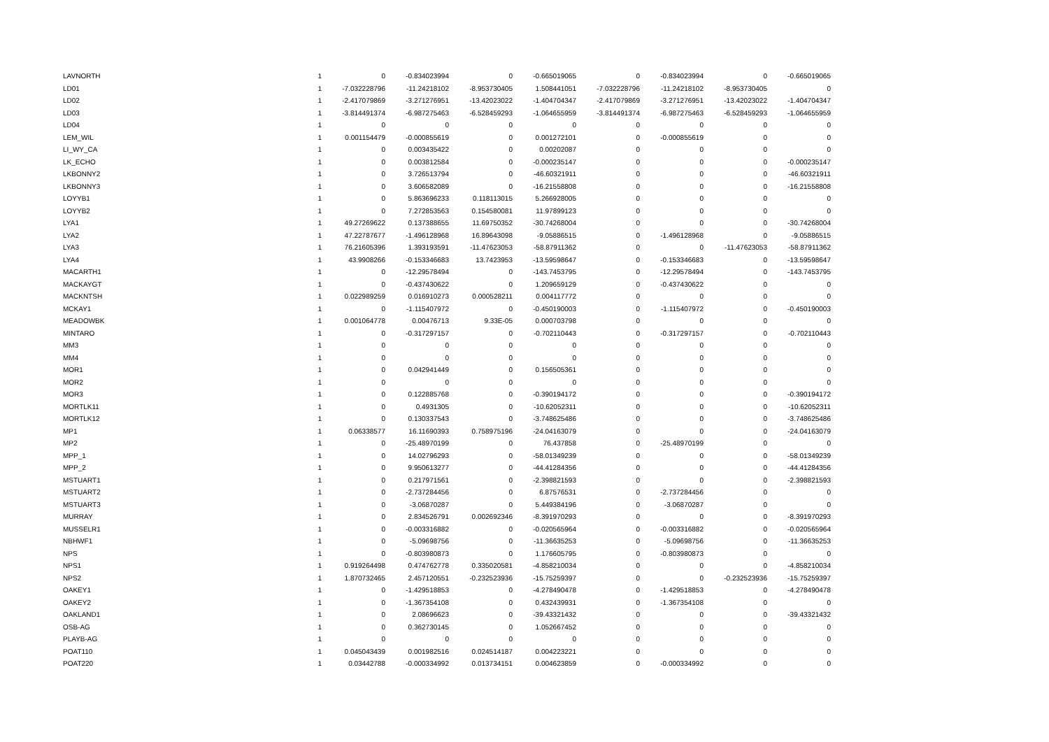| LAVNORTH | 1 | 0 | -0.834023994 | 0 | -0.665019065 | 0 | -0.834023994 | 0 | -0.665019065 |
| LD01 | 1 | -7.032228796 | -11.24218102 | -8.953730405 | 1.508441051 | -7.032228796 | -11.24218102 | -8.953730405 | 0 |
| LD02 | 1 | -2.417079869 | -3.271276951 | -13.42023022 | -1.404704347 | -2.417079869 | -3.271276951 | -13.42023022 | -1.404704347 |
| LD03 | 1 | -3.814491374 | -6.987275463 | -6.528459293 | -1.064655959 | -3.814491374 | -6.987275463 | -6.528459293 | -1.064655959 |
| LD04 | 1 | 0 | 0 | 0 | 0 | 0 | 0 | 0 | 0 |
| LEM_WIL | 1 | 0.001154479 | -0.000855619 | 0 | 0.001272101 | 0 | -0.000855619 | 0 | 0 |
| LI_WY_CA | 1 | 0 | 0.003435422 | 0 | 0.00202087 | 0 | 0 | 0 | 0 |
| LK_ECHO | 1 | 0 | 0.003812584 | 0 | -0.000235147 | 0 | 0 | 0 | -0.000235147 |
| LKBONNY2 | 1 | 0 | 3.726513794 | 0 | -46.60321911 | 0 | 0 | 0 | -46.60321911 |
| LKBONNY3 | 1 | 0 | 3.606582089 | 0 | -16.21558808 | 0 | 0 | 0 | -16.21558808 |
| LOYYB1 | 1 | 0 | 5.863696233 | 0.118113015 | 5.266928005 | 0 | 0 | 0 | 0 |
| LOYYB2 | 1 | 0 | 7.272853563 | 0.154580081 | 11.97899123 | 0 | 0 | 0 | 0 |
| LYA1 | 1 | 49.27269622 | 0.137388655 | 11.69750352 | -30.74268004 | 0 | 0 | 0 | -30.74268004 |
| LYA2 | 1 | 47.22787677 | -1.496128968 | 16.89643098 | -9.05886515 | 0 | -1.496128968 | 0 | -9.05886515 |
| LYA3 | 1 | 76.21605396 | 1.393193591 | -11.47623053 | -58.87911362 | 0 | 0 | -11.47623053 | -58.87911362 |
| LYA4 | 1 | 43.9908266 | -0.153346683 | 13.7423953 | -13.59598647 | 0 | -0.153346683 | 0 | -13.59598647 |
| MACARTH1 | 1 | 0 | -12.29578494 | 0 | -143.7453795 | 0 | -12.29578494 | 0 | -143.7453795 |
| MACKAYGT | 1 | 0 | -0.437430622 | 0 | 1.209659129 | 0 | -0.437430622 | 0 | 0 |
| MACKNTSH | 1 | 0.022989259 | 0.016910273 | 0.000528211 | 0.004117772 | 0 | 0 | 0 | 0 |
| MCKAY1 | 1 | 0 | -1.115407972 | 0 | -0.450190003 | 0 | -1.115407972 | 0 | -0.450190003 |
| MEADOWBK | 1 | 0.001064778 | 0.00476713 | 9.33E-05 | 0.000703798 | 0 | 0 | 0 | 0 |
| MINTARO | 1 | 0 | -0.317297157 | 0 | -0.702110443 | 0 | -0.317297157 | 0 | -0.702110443 |
| MM3 | 1 | 0 | 0 | 0 | 0 | 0 | 0 | 0 | 0 |
| MM4 | 1 | 0 | 0 | 0 | 0 | 0 | 0 | 0 | 0 |
| MOR1 | 1 | 0 | 0.042941449 | 0 | 0.156505361 | 0 | 0 | 0 | 0 |
| MOR2 | 1 | 0 | 0 | 0 | 0 | 0 | 0 | 0 | 0 |
| MOR3 | 1 | 0 | 0.122885768 | 0 | -0.390194172 | 0 | 0 | 0 | -0.390194172 |
| MORTLK11 | 1 | 0 | 0.4931305 | 0 | -10.62052311 | 0 | 0 | 0 | -10.62052311 |
| MORTLK12 | 1 | 0 | 0.130337543 | 0 | -3.748625486 | 0 | 0 | 0 | -3.748625486 |
| MP1 | 1 | 0.06338577 | 16.11690393 | 0.758975196 | -24.04163079 | 0 | 0 | 0 | -24.04163079 |
| MP2 | 1 | 0 | -25.48970199 | 0 | 76.437858 | 0 | -25.48970199 | 0 | 0 |
| MPP_1 | 1 | 0 | 14.02796293 | 0 | -58.01349239 | 0 | 0 | 0 | -58.01349239 |
| MPP_2 | 1 | 0 | 9.950613277 | 0 | -44.41284356 | 0 | 0 | 0 | -44.41284356 |
| MSTUART1 | 1 | 0 | 0.217971561 | 0 | -2.398821593 | 0 | 0 | 0 | -2.398821593 |
| MSTUART2 | 1 | 0 | -2.737284456 | 0 | 6.87576531 | 0 | -2.737284456 | 0 | 0 |
| MSTUART3 | 1 | 0 | -3.06870287 | 0 | 5.449384196 | 0 | -3.06870287 | 0 | 0 |
| MURRAY | 1 | 0 | 2.834526791 | 0.002692346 | -8.391970293 | 0 | 0 | 0 | -8.391970293 |
| MUSSELR1 | 1 | 0 | -0.003316882 | 0 | -0.020565964 | 0 | -0.003316882 | 0 | -0.020565964 |
| NBHWF1 | 1 | 0 | -5.09698756 | 0 | -11.36635253 | 0 | -5.09698756 | 0 | -11.36635253 |
| NPS | 1 | 0 | -0.803980873 | 0 | 1.176605795 | 0 | -0.803980873 | 0 | 0 |
| NPS1 | 1 | 0.919264498 | 0.474762778 | 0.335020581 | -4.858210034 | 0 | 0 | 0 | -4.858210034 |
| NPS2 | 1 | 1.870732465 | 2.457120551 | -0.232523936 | -15.75259397 | 0 | 0 | -0.232523936 | -15.75259397 |
| OAKEY1 | 1 | 0 | -1.429518853 | 0 | -4.278490478 | 0 | -1.429518853 | 0 | -4.278490478 |
| OAKEY2 | 1 | 0 | -1.367354108 | 0 | 0.432439931 | 0 | -1.367354108 | 0 | 0 |
| OAKLAND1 | 1 | 0 | 2.08696623 | 0 | -39.43321432 | 0 | 0 | 0 | -39.43321432 |
| OSB-AG | 1 | 0 | 0.362730145 | 0 | 1.052667452 | 0 | 0 | 0 | 0 |
| PLAYB-AG | 1 | 0 | 0 | 0 | 0 | 0 | 0 | 0 | 0 |
| POAT110 | 1 | 0.045043439 | 0.001982516 | 0.024514187 | 0.004223221 | 0 | 0 | 0 | 0 |
| POAT220 | 1 | 0.03442788 | -0.000334992 | 0.013734151 | 0.004623859 | 0 | -0.000334992 | 0 | 0 |